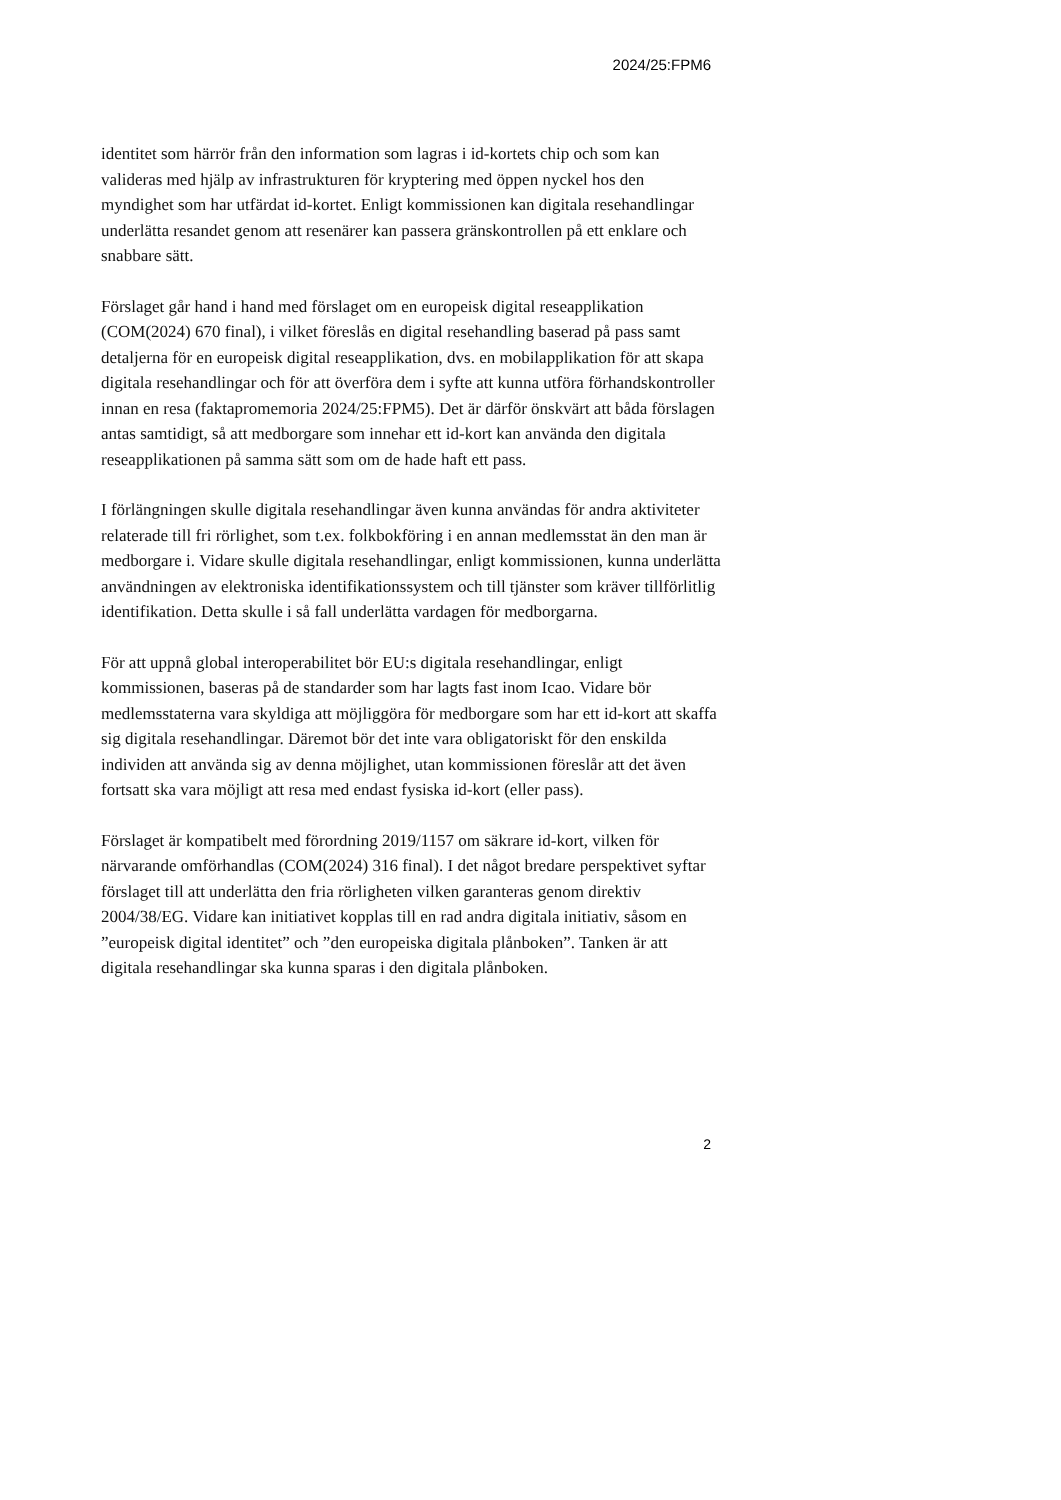2024/25:FPM6
identitet som härrör från den information som lagras i id-kortets chip och som kan valideras med hjälp av infrastrukturen för kryptering med öppen nyckel hos den myndighet som har utfärdat id-kortet. Enligt kommissionen kan digitala resehandlingar underlätta resandet genom att resenärer kan passera gränskontrollen på ett enklare och snabbare sätt.
Förslaget går hand i hand med förslaget om en europeisk digital reseapplikation (COM(2024) 670 final), i vilket föreslås en digital resehandling baserad på pass samt detaljerna för en europeisk digital reseapplikation, dvs. en mobilapplikation för att skapa digitala resehandlingar och för att överföra dem i syfte att kunna utföra förhandskontroller innan en resa (faktapromemoria 2024/25:FPM5). Det är därför önskvärt att båda förslagen antas samtidigt, så att medborgare som innehar ett id-kort kan använda den digitala reseapplikationen på samma sätt som om de hade haft ett pass.
I förlängningen skulle digitala resehandlingar även kunna användas för andra aktiviteter relaterade till fri rörlighet, som t.ex. folkbokföring i en annan medlemsstat än den man är medborgare i. Vidare skulle digitala resehandlingar, enligt kommissionen, kunna underlätta användningen av elektroniska identifikationssystem och till tjänster som kräver tillförlitlig identifikation. Detta skulle i så fall underlätta vardagen för medborgarna.
För att uppnå global interoperabilitet bör EU:s digitala resehandlingar, enligt kommissionen, baseras på de standarder som har lagts fast inom Icao. Vidare bör medlemsstaterna vara skyldiga att möjliggöra för medborgare som har ett id-kort att skaffa sig digitala resehandlingar. Däremot bör det inte vara obligatoriskt för den enskilda individen att använda sig av denna möjlighet, utan kommissionen föreslår att det även fortsatt ska vara möjligt att resa med endast fysiska id-kort (eller pass).
Förslaget är kompatibelt med förordning 2019/1157 om säkrare id-kort, vilken för närvarande omförhandlas (COM(2024) 316 final). I det något bredare perspektivet syftar förslaget till att underlätta den fria rörligheten vilken garanteras genom direktiv 2004/38/EG. Vidare kan initiativet kopplas till en rad andra digitala initiativ, såsom en ”europeisk digital identitet” och ”den europeiska digitala plånboken”. Tanken är att digitala resehandlingar ska kunna sparas i den digitala plånboken.
2